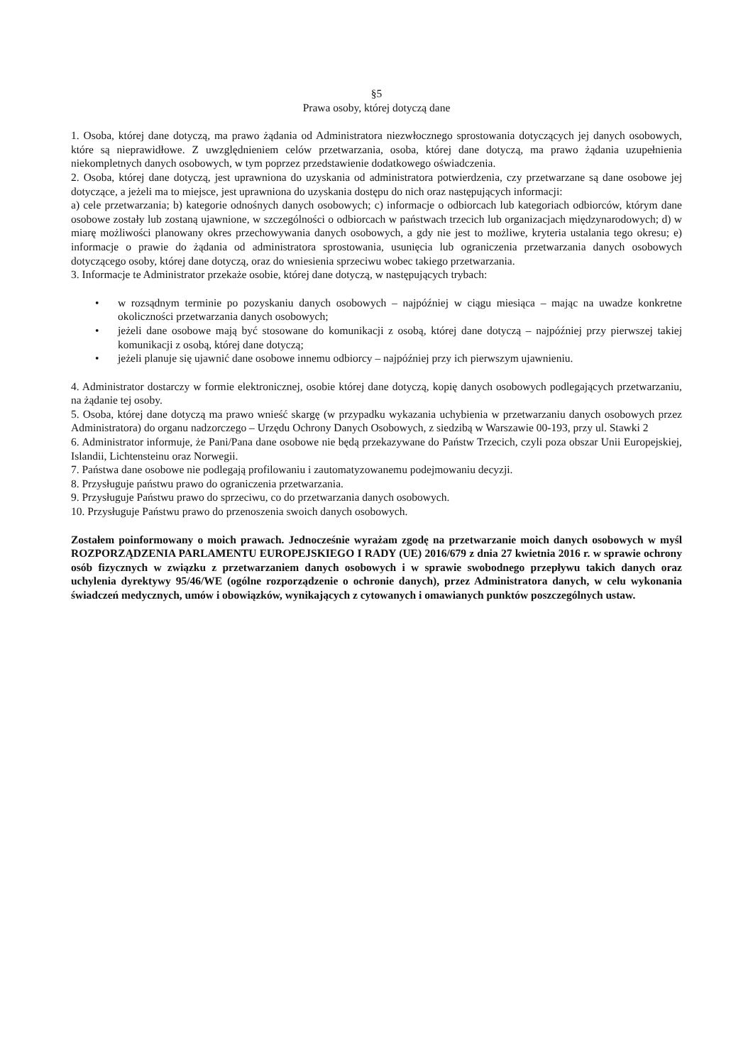§5
Prawa osoby, której dotyczą dane
1. Osoba, której dane dotyczą, ma prawo żądania od Administratora niezwłocznego sprostowania dotyczących jej danych osobowych, które są nieprawidłowe. Z uwzględnieniem celów przetwarzania, osoba, której dane dotyczą, ma prawo żądania uzupełnienia niekompletnych danych osobowych, w tym poprzez przedstawienie dodatkowego oświadczenia.
2. Osoba, której dane dotyczą, jest uprawniona do uzyskania od administratora potwierdzenia, czy przetwarzane są dane osobowe jej dotyczące, a jeżeli ma to miejsce, jest uprawniona do uzyskania dostępu do nich oraz następujących informacji:
a) cele przetwarzania; b) kategorie odnośnych danych osobowych; c) informacje o odbiorcach lub kategoriach odbiorców, którym dane osobowe zostały lub zostaną ujawnione, w szczególności o odbiorcach w państwach trzecich lub organizacjach międzynarodowych; d) w miarę możliwości planowany okres przechowywania danych osobowych, a gdy nie jest to możliwe, kryteria ustalania tego okresu; e) informacje o prawie do żądania od administratora sprostowania, usunięcia lub ograniczenia przetwarzania danych osobowych dotyczącego osoby, której dane dotyczą, oraz do wniesienia sprzeciwu wobec takiego przetwarzania.
3. Informacje te Administrator przekaże osobie, której dane dotyczą, w następujących trybach:
• w rozsądnym terminie po pozyskaniu danych osobowych – najpóźniej w ciągu miesiąca – mając na uwadze konkretne okoliczności przetwarzania danych osobowych;
• jeżeli dane osobowe mają być stosowane do komunikacji z osobą, której dane dotyczą – najpóźniej przy pierwszej takiej komunikacji z osobą, której dane dotyczą;
• jeżeli planuje się ujawnić dane osobowe innemu odbiorcy – najpóźniej przy ich pierwszym ujawnieniu.
4. Administrator dostarczy w formie elektronicznej, osobie której dane dotyczą, kopię danych osobowych podlegających przetwarzaniu, na żądanie tej osoby.
5. Osoba, której dane dotyczą ma prawo wnieść skargę (w przypadku wykazania uchybienia w przetwarzaniu danych osobowych przez Administratora) do organu nadzorczego – Urzędu Ochrony Danych Osobowych, z siedzibą w Warszawie 00-193, przy ul. Stawki 2
6. Administrator informuje, że Pani/Pana dane osobowe nie będą przekazywane do Państw Trzecich, czyli poza obszar Unii Europejskiej, Islandii, Lichtensteinu oraz Norwegii.
7. Państwa dane osobowe nie podlegają profilowaniu i zautomatyzowanemu podejmowaniu decyzji.
8. Przysługuje państwu prawo do ograniczenia przetwarzania.
9. Przysługuje Państwu prawo do sprzeciwu, co do przetwarzania danych osobowych.
10. Przysługuje Państwu prawo do przenoszenia swoich danych osobowych.
Zostałem poinformowany o moich prawach. Jednocześnie wyrażam zgodę na przetwarzanie moich danych osobowych w myśl ROZPORZĄDZENIA PARLAMENTU EUROPEJSKIEGO I RADY (UE) 2016/679 z dnia 27 kwietnia 2016 r. w sprawie ochrony osób fizycznych w związku z przetwarzaniem danych osobowych i w sprawie swobodnego przepływu takich danych oraz uchylenia dyrektywy 95/46/WE (ogólne rozporządzenie o ochronie danych), przez Administratora danych, w celu wykonania świadczeń medycznych, umów i obowiązków, wynikających z cytowanych i omawianych punktów poszczególnych ustaw.